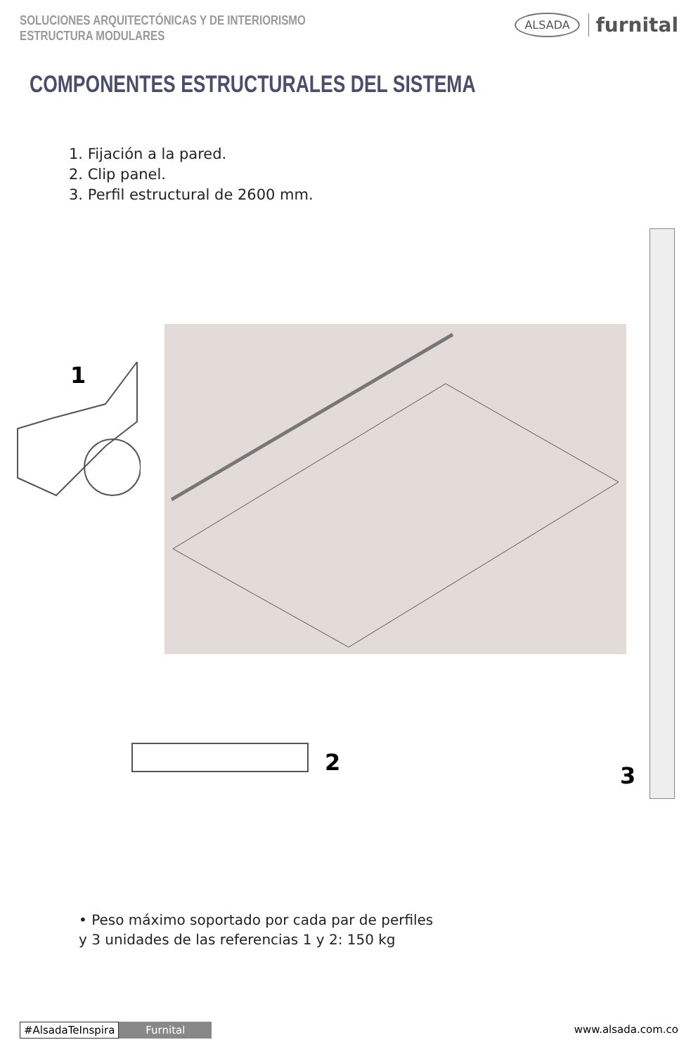SOLUCIONES ARQUITECTÓNICAS Y DE INTERIORISMO
ESTRUCTURA MODULARES
ALSADA furnital
COMPONENTES ESTRUCTURALES DEL SISTEMA
1. Fijación a la pared.
2. Clip panel.
3. Perfil estructural de 2600 mm.
1
2 3
• Peso máximo soportado por cada par de perfiles
y 3 unidades de las referencias 1 y 2: 150 kg
#AlsadaTeInspira Furnital www.alsada.com.co